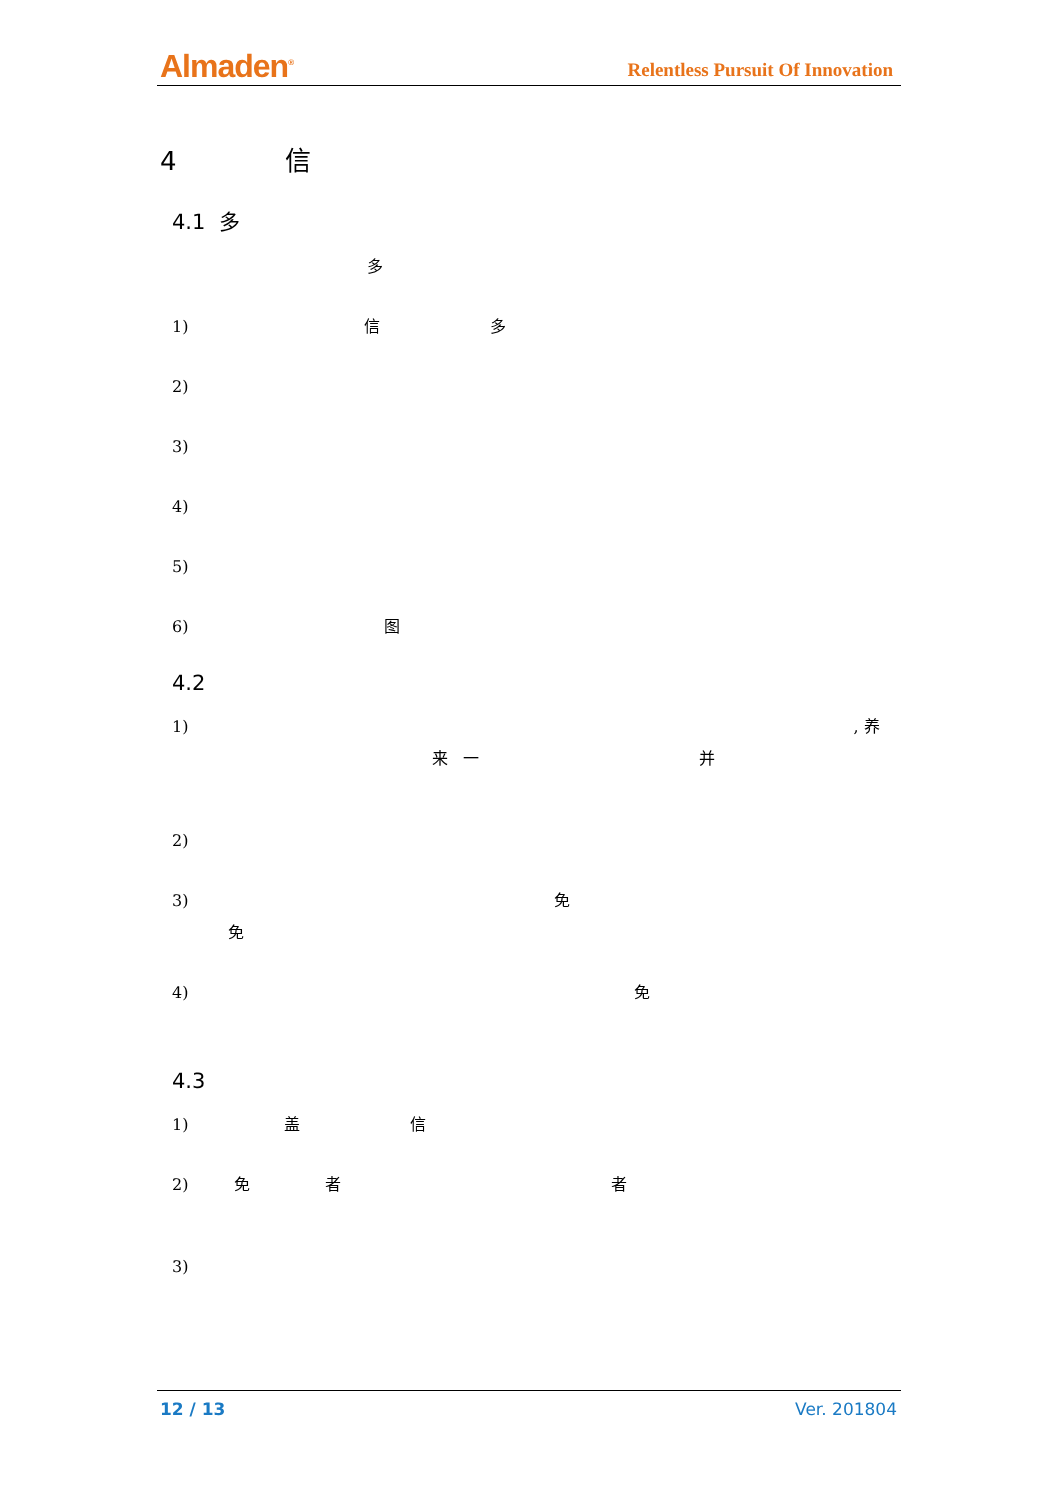Almaden<sup>®</sup> Relentless Pursuit Of Innovation
4 信
4.1 多
多
1) 信 多
2)
3)
4)
5)
6) 图
4.2
1) , 养
来 一 并
2)
3) 免
免
4) 免
4.3
1) 盖 信
2) 免 者 者
3)
12 / 13 Ver. 201804